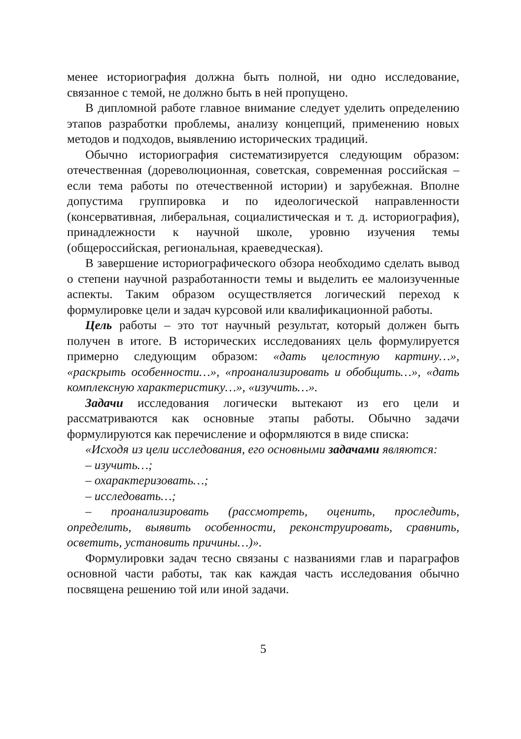менее историография должна быть полной, ни одно исследование, связанное с темой, не должно быть в ней пропущено.
В дипломной работе главное внимание следует уделить определению этапов разработки проблемы, анализу концепций, применению новых методов и подходов, выявлению исторических традиций.
Обычно историография систематизируется следующим образом: отечественная (дореволюционная, советская, современная российская – если тема работы по отечественной истории) и зарубежная. Вполне допустима группировка и по идеологической направленности (консервативная, либеральная, социалистическая и т. д. историография), принадлежности к научной школе, уровню изучения темы (общероссийская, региональная, краеведческая).
В завершение историографического обзора необходимо сделать вывод о степени научной разработанности темы и выделить ее малоизученные аспекты. Таким образом осуществляется логический переход к формулировке цели и задач курсовой или квалификационной работы.
Цель работы – это тот научный результат, который должен быть получен в итоге. В исторических исследованиях цель формулируется примерно следующим образом: «дать целостную картину…», «раскрыть особенности…», «проанализировать и обобщить…», «дать комплексную характеристику…», «изучить…».
Задачи исследования логически вытекают из его цели и рассматриваются как основные этапы работы. Обычно задачи формулируются как перечисление и оформляются в виде списка:
«Исходя из цели исследования, его основными задачами являются:
– изучить…;
– охарактеризовать…;
– исследовать…;
– проанализировать (рассмотреть, оценить, проследить, определить, выявить особенности, реконструировать, сравнить, осветить, установить причины…)».
Формулировки задач тесно связаны с названиями глав и параграфов основной части работы, так как каждая часть исследования обычно посвящена решению той или иной задачи.
5